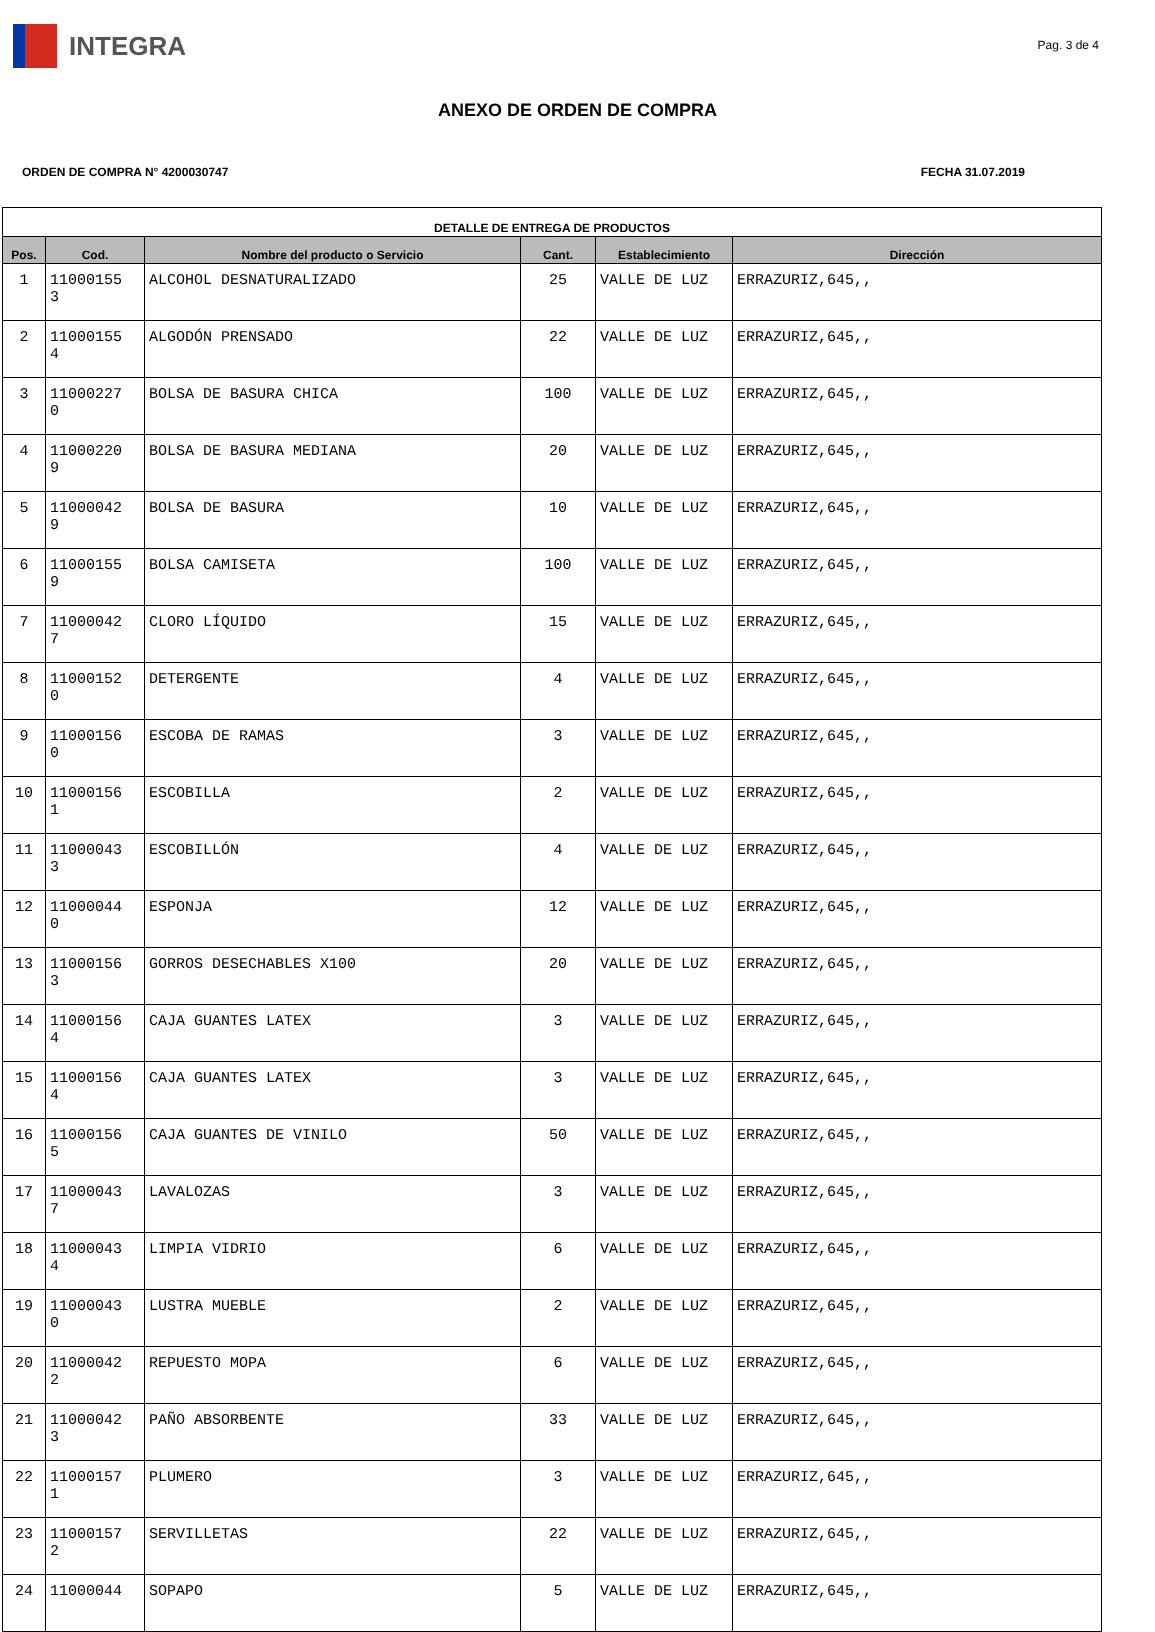INTEGRA
Pag. 3 de 4
ANEXO DE ORDEN DE COMPRA
ORDEN DE COMPRA N° 4200030747 FECHA 31.07.2019
| DETALLE DE ENTREGA DE PRODUCTOS | | | | | |
| --- | --- | --- | --- | --- | --- |
| Pos. | Cod. | Nombre del producto o Servicio | Cant. | Establecimiento | Dirección |
| 1 | 11000155 3 | ALCOHOL DESNATURALIZADO | 25 | VALLE DE LUZ | ERRAZURIZ,645,, |
| 2 | 11000155 4 | ALGODÓN PRENSADO | 22 | VALLE DE LUZ | ERRAZURIZ,645,, |
| 3 | 11000227 0 | BOLSA DE BASURA CHICA | 100 | VALLE DE LUZ | ERRAZURIZ,645,, |
| 4 | 11000220 9 | BOLSA DE BASURA MEDIANA | 20 | VALLE DE LUZ | ERRAZURIZ,645,, |
| 5 | 11000042 9 | BOLSA DE BASURA | 10 | VALLE DE LUZ | ERRAZURIZ,645,, |
| 6 | 11000155 9 | BOLSA CAMISETA | 100 | VALLE DE LUZ | ERRAZURIZ,645,, |
| 7 | 11000042 7 | CLORO LÍQUIDO | 15 | VALLE DE LUZ | ERRAZURIZ,645,, |
| 8 | 11000152 0 | DETERGENTE | 4 | VALLE DE LUZ | ERRAZURIZ,645,, |
| 9 | 11000156 0 | ESCOBA DE RAMAS | 3 | VALLE DE LUZ | ERRAZURIZ,645,, |
| 10 | 11000156 1 | ESCOBILLA | 2 | VALLE DE LUZ | ERRAZURIZ,645,, |
| 11 | 11000043 3 | ESCOBILLÓN | 4 | VALLE DE LUZ | ERRAZURIZ,645,, |
| 12 | 11000044 0 | ESPONJA | 12 | VALLE DE LUZ | ERRAZURIZ,645,, |
| 13 | 11000156 3 | GORROS DESECHABLES X100 | 20 | VALLE DE LUZ | ERRAZURIZ,645,, |
| 14 | 11000156 4 | CAJA GUANTES LATEX | 3 | VALLE DE LUZ | ERRAZURIZ,645,, |
| 15 | 11000156 4 | CAJA GUANTES LATEX | 3 | VALLE DE LUZ | ERRAZURIZ,645,, |
| 16 | 11000156 5 | CAJA GUANTES DE VINILO | 50 | VALLE DE LUZ | ERRAZURIZ,645,, |
| 17 | 11000043 7 | LAVALOZAS | 3 | VALLE DE LUZ | ERRAZURIZ,645,, |
| 18 | 11000043 4 | LIMPIA VIDRIO | 6 | VALLE DE LUZ | ERRAZURIZ,645,, |
| 19 | 11000043 0 | LUSTRA MUEBLE | 2 | VALLE DE LUZ | ERRAZURIZ,645,, |
| 20 | 11000042 2 | REPUESTO MOPA | 6 | VALLE DE LUZ | ERRAZURIZ,645,, |
| 21 | 11000042 3 | PAÑO ABSORBENTE | 33 | VALLE DE LUZ | ERRAZURIZ,645,, |
| 22 | 11000157 1 | PLUMERO | 3 | VALLE DE LUZ | ERRAZURIZ,645,, |
| 23 | 11000157 2 | SERVILLETAS | 22 | VALLE DE LUZ | ERRAZURIZ,645,, |
| 24 | 11000044 | SOPAPO | 5 | VALLE DE LUZ | ERRAZURIZ,645,, |